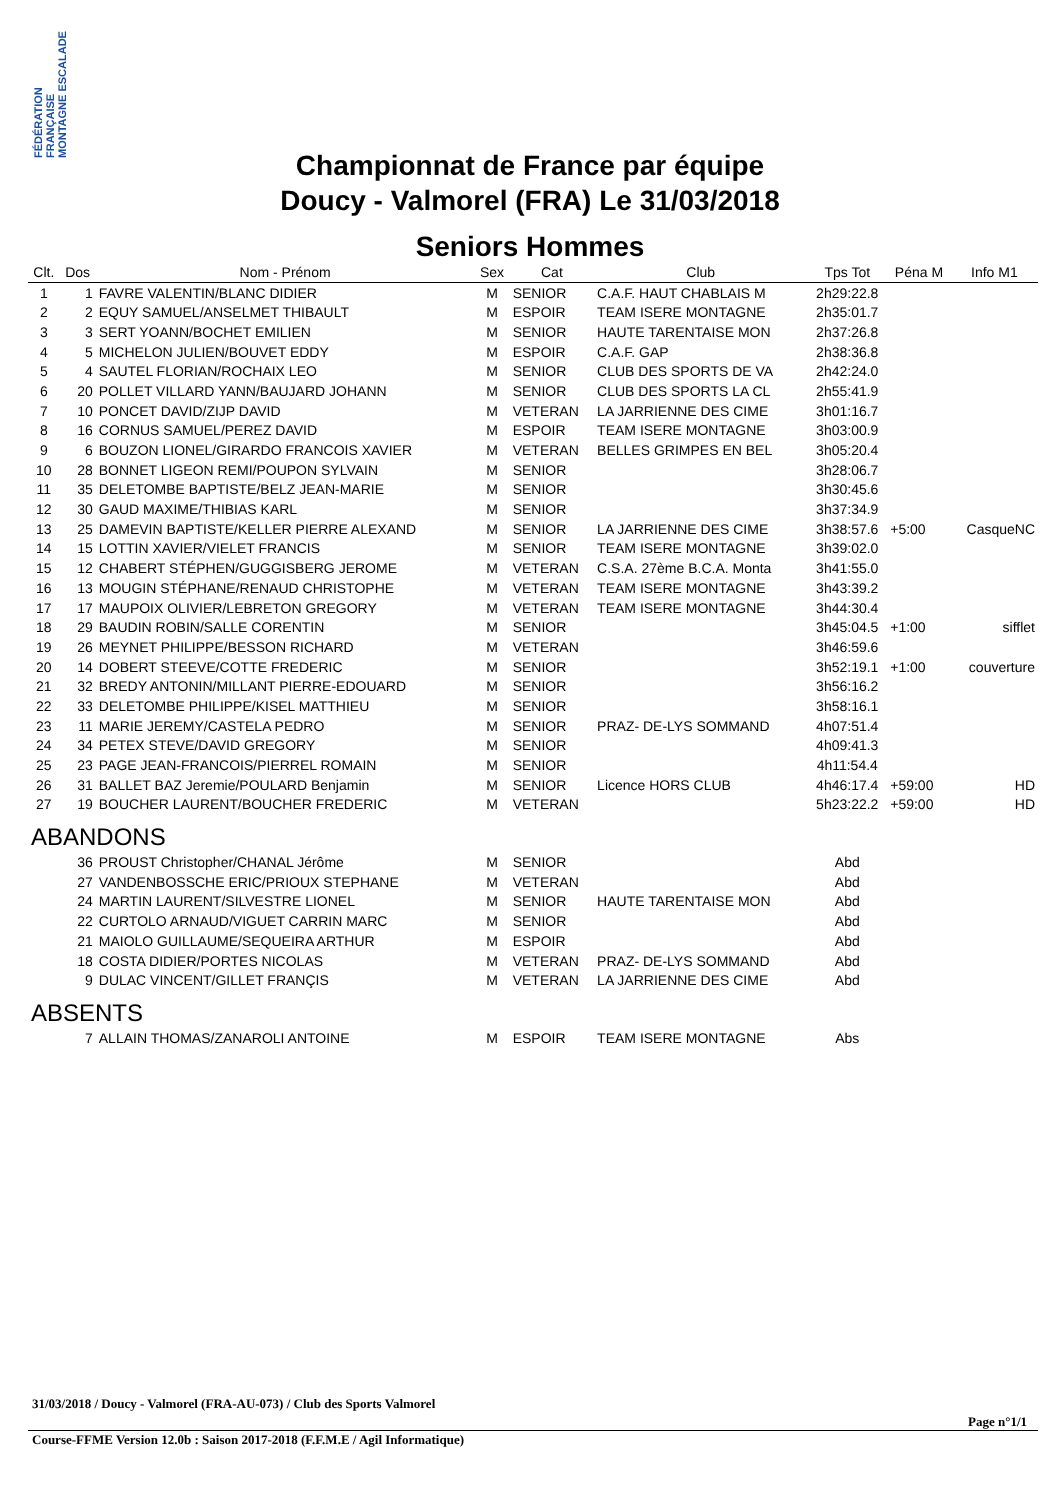FÉDÉRATION FRANÇAISE MONTAGNE ESCALADE
Championnat de France par équipe
Doucy - Valmorel (FRA) Le 31/03/2018
Seniors Hommes
| Clt. | Dos | Nom - Prénom | Sex | Cat | Club | Tps Tot | Péna M | Info M1 |
| --- | --- | --- | --- | --- | --- | --- | --- | --- |
| 1 | 1 | FAVRE VALENTIN/BLANC DIDIER | M | SENIOR | C.A.F. HAUT CHABLAIS M | 2h29:22.8 | | |
| 2 | 2 | EQUY SAMUEL/ANSELMET THIBAULT | M | ESPOIR | TEAM ISERE MONTAGNE | 2h35:01.7 | | |
| 3 | 3 | SERT YOANN/BOCHET EMILIEN | M | SENIOR | HAUTE TARENTAISE MON | 2h37:26.8 | | |
| 4 | 5 | MICHELON JULIEN/BOUVET EDDY | M | ESPOIR | C.A.F. GAP | 2h38:36.8 | | |
| 5 | 4 | SAUTEL FLORIAN/ROCHAIX LEO | M | SENIOR | CLUB DES SPORTS DE VA | 2h42:24.0 | | |
| 6 | 20 | POLLET VILLARD YANN/BAUJARD JOHANN | M | SENIOR | CLUB DES SPORTS LA CL | 2h55:41.9 | | |
| 7 | 10 | PONCET DAVID/ZIJP DAVID | M | VETERAN | LA JARRIENNE DES CIME | 3h01:16.7 | | |
| 8 | 16 | CORNUS SAMUEL/PEREZ DAVID | M | ESPOIR | TEAM ISERE MONTAGNE | 3h03:00.9 | | |
| 9 | 6 | BOUZON LIONEL/GIRARDO FRANCOIS XAVIER | M | VETERAN | BELLES GRIMPES EN BEL | 3h05:20.4 | | |
| 10 | 28 | BONNET LIGEON REMI/POUPON SYLVAIN | M | SENIOR | | 3h28:06.7 | | |
| 11 | 35 | DELETOMBE BAPTISTE/BELZ JEAN-MARIE | M | SENIOR | | 3h30:45.6 | | |
| 12 | 30 | GAUD MAXIME/THIBIAS KARL | M | SENIOR | | 3h37:34.9 | | |
| 13 | 25 | DAMEVIN BAPTISTE/KELLER PIERRE ALEXAND | M | SENIOR | LA JARRIENNE DES CIME | 3h38:57.6 | +5:00 | CasqueNC |
| 14 | 15 | LOTTIN XAVIER/VIELET FRANCIS | M | SENIOR | TEAM ISERE MONTAGNE | 3h39:02.0 | | |
| 15 | 12 | CHABERT STÉPHEN/GUGGISBERG JEROME | M | VETERAN | C.S.A. 27ème B.C.A. Monta | 3h41:55.0 | | |
| 16 | 13 | MOUGIN STÉPHANE/RENAUD CHRISTOPHE | M | VETERAN | TEAM ISERE MONTAGNE | 3h43:39.2 | | |
| 17 | 17 | MAUPOIX OLIVIER/LEBRETON GREGORY | M | VETERAN | TEAM ISERE MONTAGNE | 3h44:30.4 | | |
| 18 | 29 | BAUDIN ROBIN/SALLE CORENTIN | M | SENIOR | | 3h45:04.5 | +1:00 | sifflet |
| 19 | 26 | MEYNET PHILIPPE/BESSON RICHARD | M | VETERAN | | 3h46:59.6 | | |
| 20 | 14 | DOBERT STEEVE/COTTE FREDERIC | M | SENIOR | | 3h52:19.1 | +1:00 | couverture |
| 21 | 32 | BREDY ANTONIN/MILLANT PIERRE-EDOUARD | M | SENIOR | | 3h56:16.2 | | |
| 22 | 33 | DELETOMBE PHILIPPE/KISEL MATTHIEU | M | SENIOR | | 3h58:16.1 | | |
| 23 | 11 | MARIE JEREMY/CASTELA PEDRO | M | SENIOR | PRAZ- DE-LYS SOMMAND | 4h07:51.4 | | |
| 24 | 34 | PETEX STEVE/DAVID GREGORY | M | SENIOR | | 4h09:41.3 | | |
| 25 | 23 | PAGE JEAN-FRANCOIS/PIERREL ROMAIN | M | SENIOR | | 4h11:54.4 | | |
| 26 | 31 | BALLET BAZ Jeremie/POULARD Benjamin | M | SENIOR | Licence HORS CLUB | 4h46:17.4 | +59:00 | HD |
| 27 | 19 | BOUCHER LAURENT/BOUCHER FREDERIC | M | VETERAN | | 5h23:22.2 | +59:00 | HD |
| ABANDONS | | | | | | | | |
| | 36 | PROUST Christopher/CHANAL Jérôme | M | SENIOR | | Abd | | |
| | 27 | VANDENBOSSCHE ERIC/PRIOUX STEPHANE | M | VETERAN | | Abd | | |
| | 24 | MARTIN LAURENT/SILVESTRE LIONEL | M | SENIOR | HAUTE TARENTAISE MON | Abd | | |
| | 22 | CURTOLO ARNAUD/VIGUET CARRIN MARC | M | SENIOR | | Abd | | |
| | 21 | MAIOLO GUILLAUME/SEQUEIRA ARTHUR | M | ESPOIR | | Abd | | |
| | 18 | COSTA DIDIER/PORTES NICOLAS | M | VETERAN | PRAZ- DE-LYS SOMMAND | Abd | | |
| | 9 | DULAC VINCENT/GILLET FRANÇIS | M | VETERAN | LA JARRIENNE DES CIME | Abd | | |
| ABSENTS | | | | | | | | |
| | 7 | ALLAIN THOMAS/ZANAROLI ANTOINE | M | ESPOIR | TEAM ISERE MONTAGNE | Abs | | |
31/03/2018 / Doucy - Valmorel (FRA-AU-073) / Club des Sports Valmorel
Page n°1/1
Course-FFME Version 12.0b : Saison 2017-2018 (F.F.M.E / Agil Informatique)